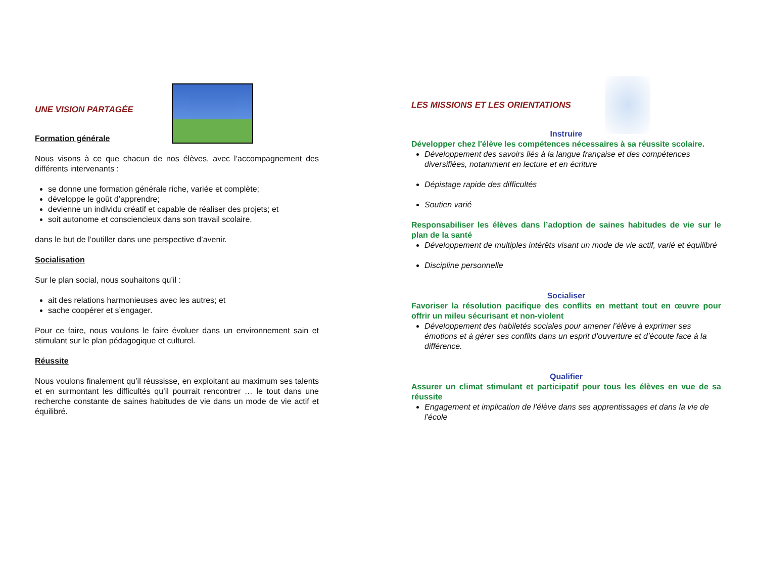UNE VISION PARTAGÉE
Formation générale
Nous visons à ce que chacun de nos élèves, avec l’accompagnement des différents intervenants :
se donne une formation générale riche, variée et complète;
développe le goût d’apprendre;
devienne un individu créatif et capable de réaliser des projets; et
soit autonome et consciencieux dans son travail scolaire.
dans le but de l’outiller dans une perspective d’avenir.
Socialisation
Sur le plan social, nous souhaitons qu’il :
ait des relations harmonieuses avec les autres; et
sache coopérer et s’engager.
Pour ce faire, nous voulons le faire évoluer dans un environnement sain et stimulant sur le plan pédagogique et culturel.
Réussite
Nous voulons finalement qu’il réussisse, en exploitant au maximum ses talents et en surmontant les difficultés qu’il pourrait rencontrer … le tout dans une recherche constante de saines habitudes de vie dans un mode de vie actif et équilibré.
LES MISSIONS ET LES ORIENTATIONS
Instruire
Développer chez l'élève les compétences nécessaires à sa réussite scolaire.
Développement des savoirs liés à la langue française et des compétences diversifiées, notamment en lecture et en écriture
Dépistage rapide des difficultés
Soutien varié
Responsabiliser les élèves dans l’adoption de saines habitudes de vie sur le plan de la santé
Développement de multiples intérêts visant un mode de vie actif, varié et équilibré
Discipline personnelle
Socialiser
Favoriser la résolution pacifique des conflits en mettant tout en œuvre pour offrir un mileu sécurisant et non-violent
Développement des habiletés sociales pour amener l’élève à exprimer ses émotions et à gérer ses conflits dans un esprit d’ouverture et d’écoute face à la différence.
Qualifier
Assurer un climat stimulant et participatif pour tous les élèves en vue de sa réussite
Engagement et implication de l’élève dans ses apprentissages et dans la vie de l’école